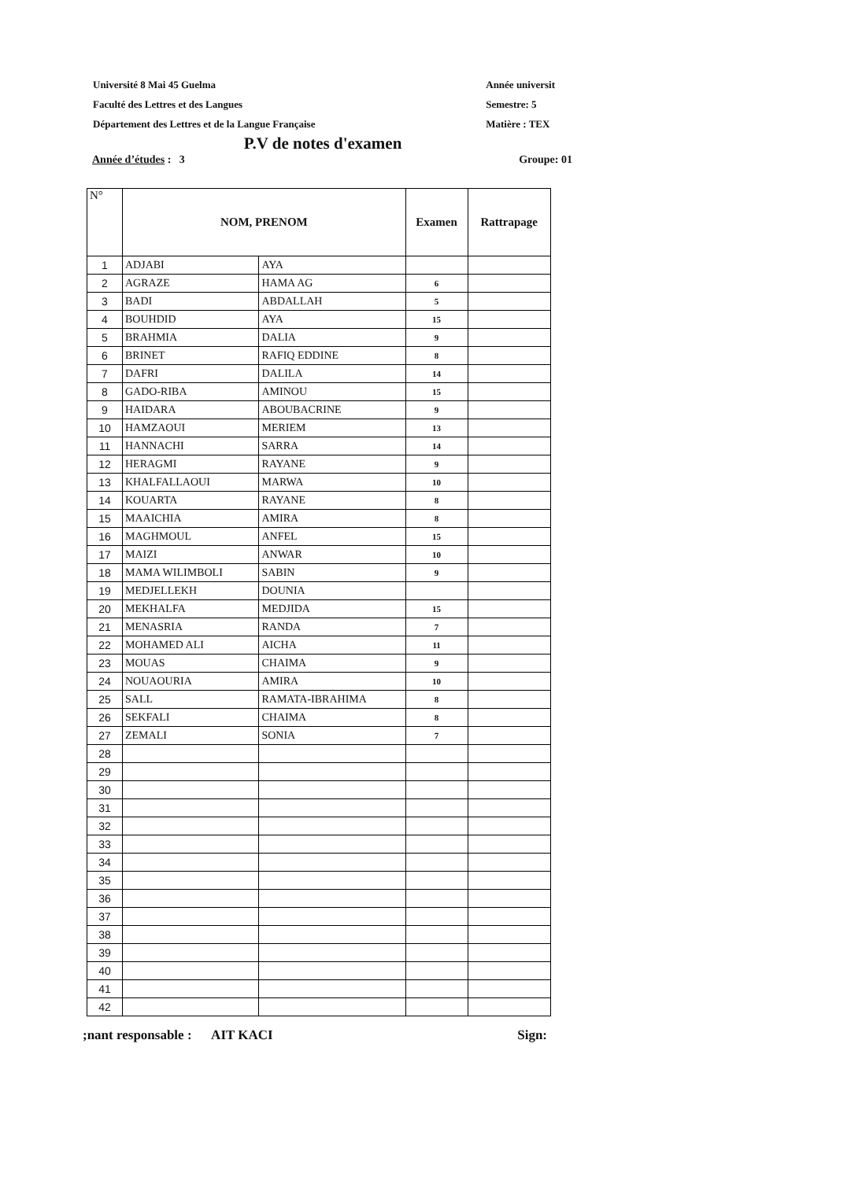Université 8 Mai 45 Guelma
Faculté des Lettres et des Langues
Département des Lettres et de la Langue Française
Année universit
Semestre: 5
Matière : TEX
P.V de notes d'examen
Année d’études : 3 Groupe: 01
| N° | NOM, PRENOM | | Examen | Rattrapage |
| --- | --- | --- | --- | --- |
| 1 | ADJABI | AYA | | |
| 2 | AGRAZE | HAMA AG | 6 | |
| 3 | BADI | ABDALLAH | 5 | |
| 4 | BOUHDID | AYA | 15 | |
| 5 | BRAHMIA | DALIA | 9 | |
| 6 | BRINET | RAFIQ EDDINE | 8 | |
| 7 | DAFRI | DALILA | 14 | |
| 8 | GADO-RIBA | AMINOU | 15 | |
| 9 | HAIDARA | ABOUBACRINE | 9 | |
| 10 | HAMZAOUI | MERIEM | 13 | |
| 11 | HANNACHI | SARRA | 14 | |
| 12 | HERAGMI | RAYANE | 9 | |
| 13 | KHALFALLAOUI | MARWA | 10 | |
| 14 | KOUARTA | RAYANE | 8 | |
| 15 | MAAICHIA | AMIRA | 8 | |
| 16 | MAGHMOUL | ANFEL | 15 | |
| 17 | MAIZI | ANWAR | 10 | |
| 18 | MAMA WILIMBOLI | SABIN | 9 | |
| 19 | MEDJELLEKH | DOUNIA | | |
| 20 | MEKHALFA | MEDJIDA | 15 | |
| 21 | MENASRIA | RANDA | 7 | |
| 22 | MOHAMED ALI | AICHA | 11 | |
| 23 | MOUAS | CHAIMA | 9 | |
| 24 | NOUAOURIA | AMIRA | 10 | |
| 25 | SALL | RAMATA-IBRAHIMA | 8 | |
| 26 | SEKFALI | CHAIMA | 8 | |
| 27 | ZEMALI | SONIA | 7 | |
| 28 | | | | |
| 29 | | | | |
| 30 | | | | |
| 31 | | | | |
| 32 | | | | |
| 33 | | | | |
| 34 | | | | |
| 35 | | | | |
| 36 | | | | |
| 37 | | | | |
| 38 | | | | |
| 39 | | | | |
| 40 | | | | |
| 41 | | | | |
| 42 | | | | |
;nant responsable : AIT KACI Sign: